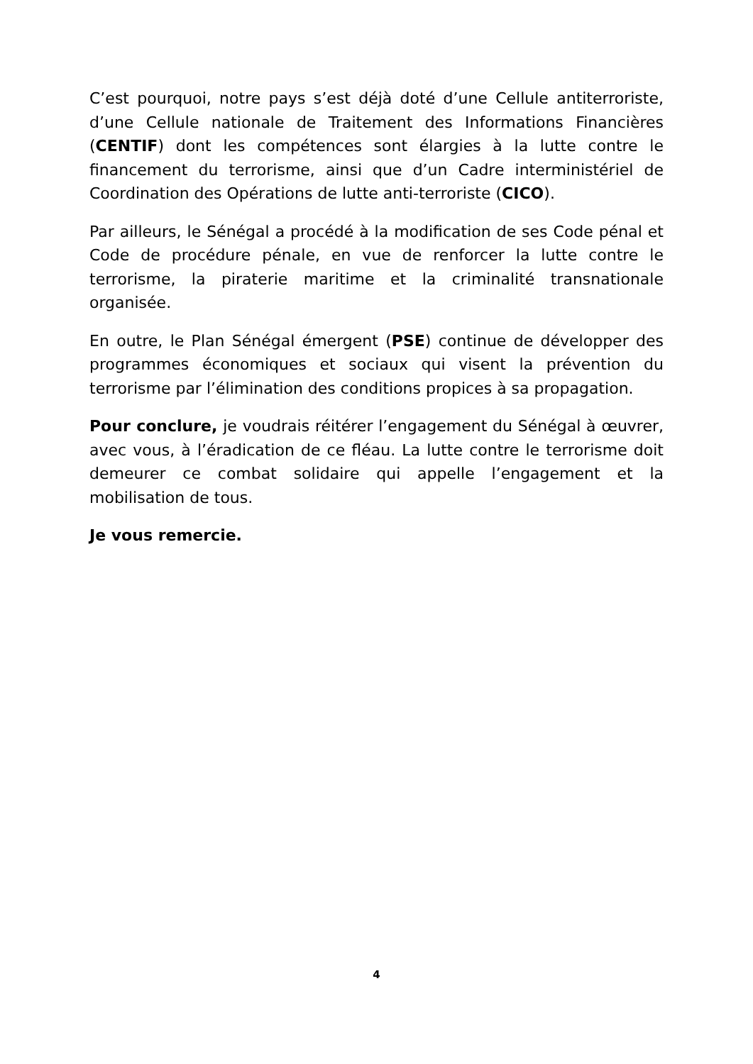C’est pourquoi, notre pays s’est déjà doté d’une Cellule antiterroriste, d’une Cellule nationale de Traitement des Informations Financières (CENTIF) dont les compétences sont élargies à la lutte contre le financement du terrorisme, ainsi que d’un Cadre interministériel de Coordination des Opérations de lutte anti-terroriste (CICO).
Par ailleurs, le Sénégal a procédé à la modification de ses Code pénal et Code de procédure pénale, en vue de renforcer la lutte contre le terrorisme, la piraterie maritime et la criminalité transnationale organisée.
En outre, le Plan Sénégal émergent (PSE) continue de développer des programmes économiques et sociaux qui visent la prévention du terrorisme par l’élimination des conditions propices à sa propagation.
Pour conclure, je voudrais réitérer l’engagement du Sénégal à œuvrer, avec vous, à l’éradication de ce fléau. La lutte contre le terrorisme doit demeurer ce combat solidaire qui appelle l’engagement et la mobilisation de tous.
Je vous remercie.
4